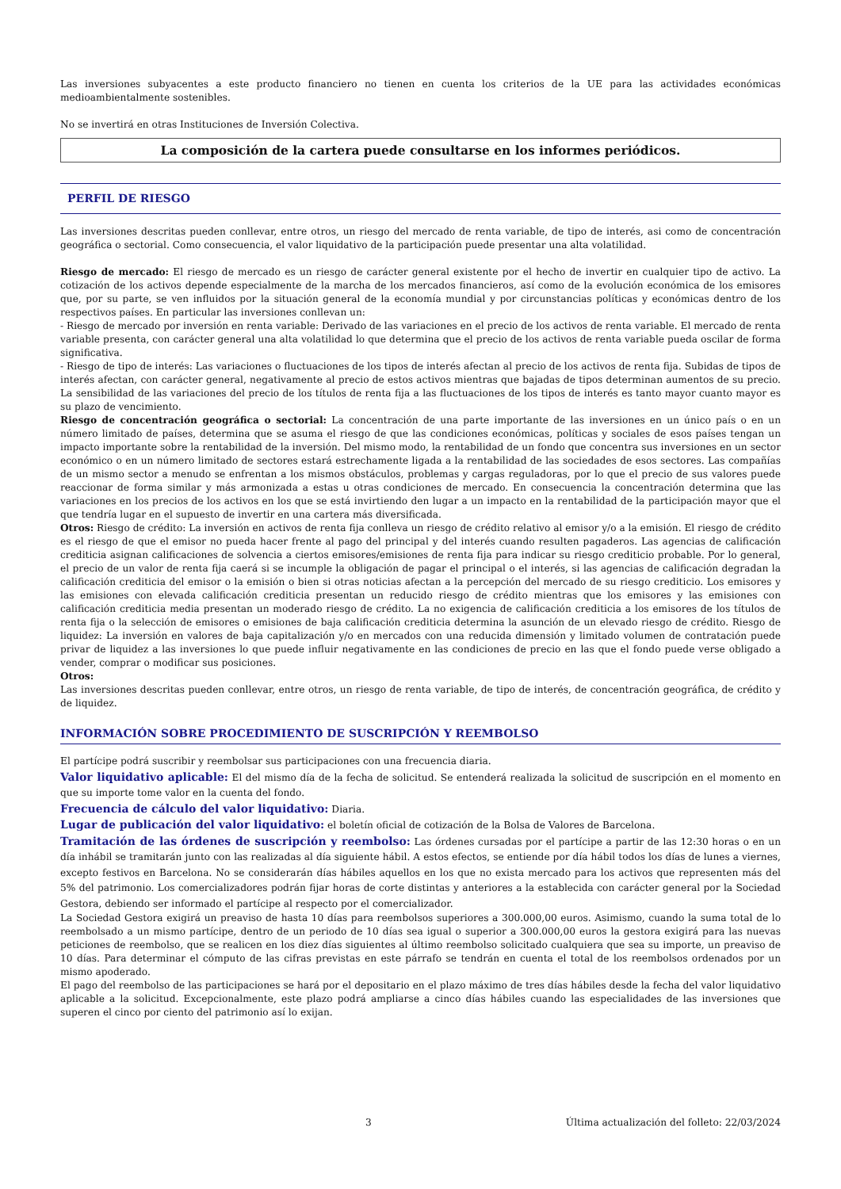Las inversiones subyacentes a este producto financiero no tienen en cuenta los criterios de la UE para las actividades económicas medioambientalmente sostenibles.
No se invertirá en otras Instituciones de Inversión Colectiva.
La composición de la cartera puede consultarse en los informes periódicos.
PERFIL DE RIESGO
Las inversiones descritas pueden conllevar, entre otros, un riesgo del mercado de renta variable, de tipo de interés, asi como de concentración geográfica o sectorial. Como consecuencia, el valor liquidativo de la participación puede presentar una alta volatilidad.
Riesgo de mercado: El riesgo de mercado es un riesgo de carácter general existente por el hecho de invertir en cualquier tipo de activo. La cotización de los activos depende especialmente de la marcha de los mercados financieros, así como de la evolución económica de los emisores que, por su parte, se ven influidos por la situación general de la economía mundial y por circunstancias políticas y económicas dentro de los respectivos países. En particular las inversiones conllevan un:
- Riesgo de mercado por inversión en renta variable: Derivado de las variaciones en el precio de los activos de renta variable. El mercado de renta variable presenta, con carácter general una alta volatilidad lo que determina que el precio de los activos de renta variable pueda oscilar de forma significativa.
- Riesgo de tipo de interés: Las variaciones o fluctuaciones de los tipos de interés afectan al precio de los activos de renta fija. Subidas de tipos de interés afectan, con carácter general, negativamente al precio de estos activos mientras que bajadas de tipos determinan aumentos de su precio. La sensibilidad de las variaciones del precio de los títulos de renta fija a las fluctuaciones de los tipos de interés es tanto mayor cuanto mayor es su plazo de vencimiento.
Riesgo de concentración geográfica o sectorial: La concentración de una parte importante de las inversiones en un único país o en un número limitado de países, determina que se asuma el riesgo de que las condiciones económicas, políticas y sociales de esos países tengan un impacto importante sobre la rentabilidad de la inversión. Del mismo modo, la rentabilidad de un fondo que concentra sus inversiones en un sector económico o en un número limitado de sectores estará estrechamente ligada a la rentabilidad de las sociedades de esos sectores. Las compañías de un mismo sector a menudo se enfrentan a los mismos obstáculos, problemas y cargas reguladoras, por lo que el precio de sus valores puede reaccionar de forma similar y más armonizada a estas u otras condiciones de mercado. En consecuencia la concentración determina que las variaciones en los precios de los activos en los que se está invirtiendo den lugar a un impacto en la rentabilidad de la participación mayor que el que tendría lugar en el supuesto de invertir en una cartera más diversificada.
Otros: Riesgo de crédito: La inversión en activos de renta fija conlleva un riesgo de crédito relativo al emisor y/o a la emisión. El riesgo de crédito es el riesgo de que el emisor no pueda hacer frente al pago del principal y del interés cuando resulten pagaderos. Las agencias de calificación crediticia asignan calificaciones de solvencia a ciertos emisores/emisiones de renta fija para indicar su riesgo crediticio probable. Por lo general, el precio de un valor de renta fija caerá si se incumple la obligación de pagar el principal o el interés, si las agencias de calificación degradan la calificación crediticia del emisor o la emisión o bien si otras noticias afectan a la percepción del mercado de su riesgo crediticio. Los emisores y las emisiones con elevada calificación crediticia presentan un reducido riesgo de crédito mientras que los emisores y las emisiones con calificación crediticia media presentan un moderado riesgo de crédito. La no exigencia de calificación crediticia a los emisores de los títulos de renta fija o la selección de emisores o emisiones de baja calificación crediticia determina la asunción de un elevado riesgo de crédito. Riesgo de liquidez: La inversión en valores de baja capitalización y/o en mercados con una reducida dimensión y limitado volumen de contratación puede privar de liquidez a las inversiones lo que puede influir negativamente en las condiciones de precio en las que el fondo puede verse obligado a vender, comprar o modificar sus posiciones.
Otros:
Las inversiones descritas pueden conllevar, entre otros, un riesgo de renta variable, de tipo de interés, de concentración geográfica, de crédito y de liquidez.
INFORMACIÓN SOBRE PROCEDIMIENTO DE SUSCRIPCIÓN Y REEMBOLSO
El partícipe podrá suscribir y reembolsar sus participaciones con una frecuencia diaria.
Valor liquidativo aplicable: El del mismo día de la fecha de solicitud. Se entenderá realizada la solicitud de suscripción en el momento en que su importe tome valor en la cuenta del fondo.
Frecuencia de cálculo del valor liquidativo: Diaria.
Lugar de publicación del valor liquidativo: el boletín oficial de cotización de la Bolsa de Valores de Barcelona.
Tramitación de las órdenes de suscripción y reembolso: Las órdenes cursadas por el partícipe a partir de las 12:30 horas o en un día inhábil se tramitarán junto con las realizadas al día siguiente hábil. A estos efectos, se entiende por día hábil todos los días de lunes a viernes, excepto festivos en Barcelona. No se considerarán días hábiles aquellos en los que no exista mercado para los activos que representen más del 5% del patrimonio. Los comercializadores podrán fijar horas de corte distintas y anteriores a la establecida con carácter general por la Sociedad Gestora, debiendo ser informado el partícipe al respecto por el comercializador.
La Sociedad Gestora exigirá un preaviso de hasta 10 días para reembolsos superiores a 300.000,00 euros. Asimismo, cuando la suma total de lo reembolsado a un mismo partícipe, dentro de un periodo de 10 días sea igual o superior a 300.000,00 euros la gestora exigirá para las nuevas peticiones de reembolso, que se realicen en los diez días siguientes al último reembolso solicitado cualquiera que sea su importe, un preaviso de 10 días. Para determinar el cómputo de las cifras previstas en este párrafo se tendrán en cuenta el total de los reembolsos ordenados por un mismo apoderado.
El pago del reembolso de las participaciones se hará por el depositario en el plazo máximo de tres días hábiles desde la fecha del valor liquidativo aplicable a la solicitud. Excepcionalmente, este plazo podrá ampliarse a cinco días hábiles cuando las especialidades de las inversiones que superen el cinco por ciento del patrimonio así lo exijan.
3 Última actualización del folleto: 22/03/2024